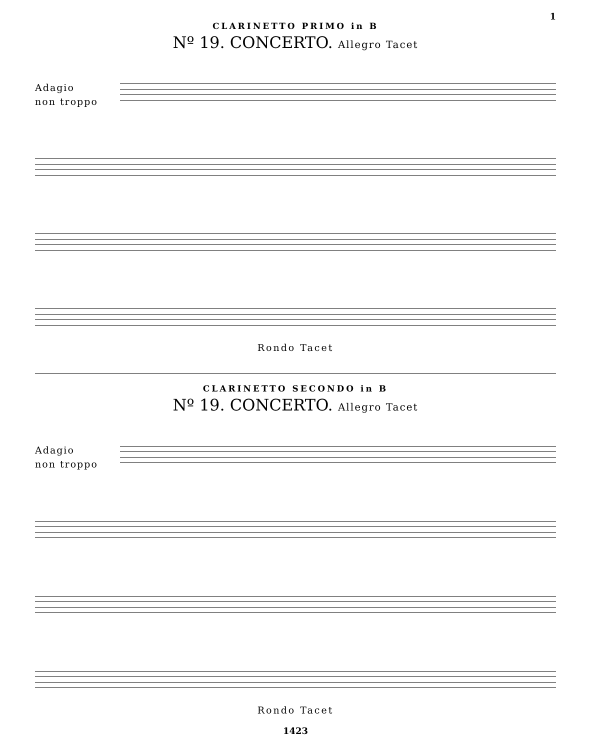1
CLARINETTO PRIMO in B
Nº 19. CONCERTO. Allegro Tacet
Adagio
non troppo
Rondo Tacet
CLARINETTO SECONDO in B
Nº 19. CONCERTO. Allegro Tacet
Adagio
non troppo
Rondo Tacet
1423